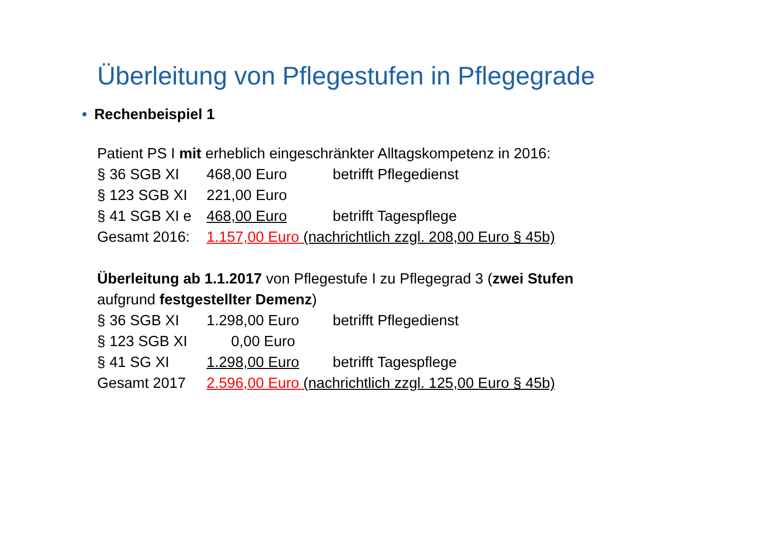Überleitung von Pflegestufen in Pflegegrade
• Rechenbeispiel 1
Patient PS I mit erheblich eingeschränkter Alltagskompetenz in 2016:
§ 36 SGB XI 468,00 Euro betrifft Pflegedienst
§ 123 SGB XI 221,00 Euro
§ 41 SGB XI e 468,00 Euro betrifft Tagespflege
Gesamt 2016: 1.157,00 Euro (nachrichtlich zzgl. 208,00 Euro § 45b)
Überleitung ab 1.1.2017 von Pflegestufe I zu Pflegegrad 3 (zwei Stufen
aufgrund festgestellter Demenz)
§ 36 SGB XI 1.298,00 Euro betrifft Pflegedienst
§ 123 SGB XI 0,00 Euro
§ 41 SG XI 1.298,00 Euro betrifft Tagespflege
Gesamt 2017 2.596,00 Euro (nachrichtlich zzgl. 125,00 Euro § 45b)